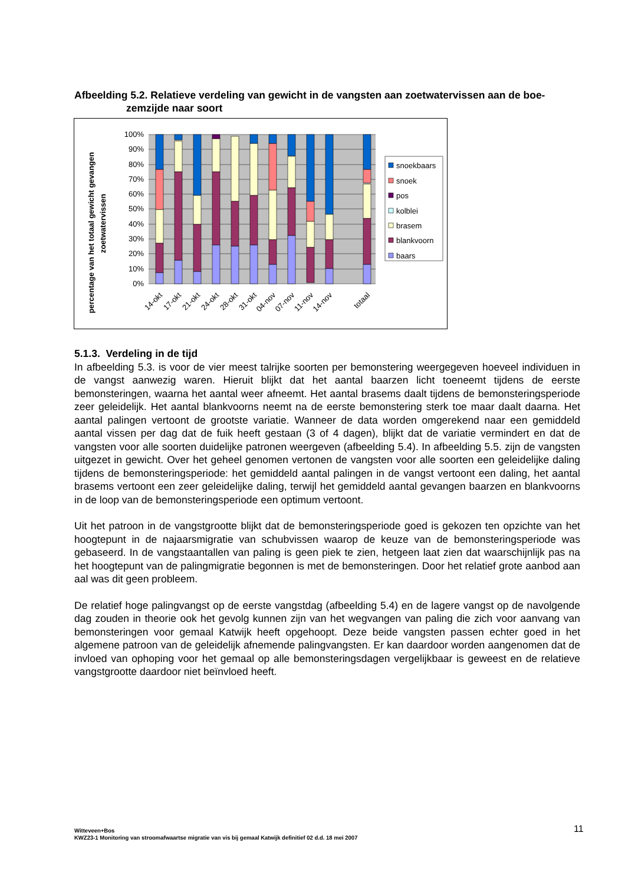Afbeelding 5.2. Relatieve verdeling van gewicht in de vangsten aan zoetwatervissen aan de boe-
zemzijde naar soort
percentage van het totaal gewicht gevangen
zoetwatervissen
100%
90%
80%
70%
60%
50%
40%
30%
20%
10%
0%
14-okt
17-okt
21-okt
24-okt
28-okt
31-okt
04-nov
07-nov
11-nov
14-nov
totaal
snoekbaars
snoek
pos
kolblei
brasem
blankvoorn
baars
5.1.3. Verdeling in de tijd
In afbeelding 5.3. is voor de vier meest talrijke soorten per bemonstering weergegeven hoeveel individuen in de vangst aanwezig waren. Hieruit blijkt dat het aantal baarzen licht toeneemt tijdens de eerste bemonsteringen, waarna het aantal weer afneemt. Het aantal brasems daalt tijdens de bemonsteringsperiode zeer geleidelijk. Het aantal blankvoorns neemt na de eerste bemonstering sterk toe maar daalt daarna. Het aantal palingen vertoont de grootste variatie. Wanneer de data worden omgerekend naar een gemiddeld aantal vissen per dag dat de fuik heeft gestaan (3 of 4 dagen), blijkt dat de variatie vermindert en dat de vangsten voor alle soorten duidelijke patronen weergeven (afbeelding 5.4). In afbeelding 5.5. zijn de vangsten uitgezet in gewicht. Over het geheel genomen vertonen de vangsten voor alle soorten een geleidelijke daling tijdens de bemonsteringsperiode: het gemiddeld aantal palingen in de vangst vertoont een daling, het aantal brasems vertoont een zeer geleidelijke daling, terwijl het gemiddeld aantal gevangen baarzen en blankvoorns in de loop van de bemonsteringsperiode een optimum vertoont.
Uit het patroon in de vangstgrootte blijkt dat de bemonsteringsperiode goed is gekozen ten opzichte van het hoogtepunt in de najaarsmigratie van schubvissen waarop de keuze van de bemonsteringsperiode was gebaseerd. In de vangstaantallen van paling is geen piek te zien, hetgeen laat zien dat waarschijnlijk pas na het hoogtepunt van de palingmigratie begonnen is met de bemonsteringen. Door het relatief grote aanbod aan aal was dit geen probleem.
De relatief hoge palingvangst op de eerste vangstdag (afbeelding 5.4) en de lagere vangst op de navolgende dag zouden in theorie ook het gevolg kunnen zijn van het wegvangen van paling die zich voor aanvang van bemonsteringen voor gemaal Katwijk heeft opgehoopt. Deze beide vangsten passen echter goed in het algemene patroon van de geleidelijk afnemende palingvangsten. Er kan daardoor worden aangenomen dat de invloed van ophoping voor het gemaal op alle bemonsteringsdagen vergelijkbaar is geweest en de relatieve vangstgrootte daardoor niet beïnvloed heeft.
Witteveen+Bos
KWZ23-1 Monitoring van stroomafwaartse migratie van vis bij gemaal Katwijk definitief 02 d.d. 18 mei 2007
11